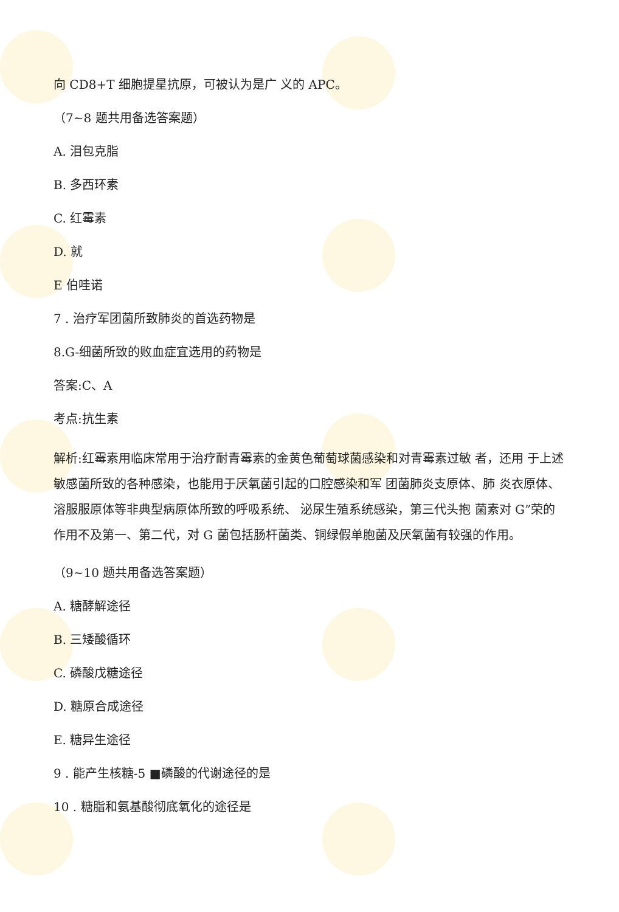向 CD8+T 细胞提星抗原，可被认为是广 义的 APC。
（7~8 题共用备选答案题）
A. 泪包克脂
B. 多西环素
C. 红霉素
D. 就
E 伯哇诺
7 . 治疗军团菌所致肺炎的首选药物是
8.G-细菌所致的败血症宜选用的药物是
答案:C、A
考点:抗生素
解析:红霉素用临床常用于治疗耐青霉素的金黄色葡萄球菌感染和对青霉素过敏 者，还用 于上述敏感菌所致的各种感染，也能用于厌氧菌引起的口腔感染和军 团菌肺炎支原体、肺 炎衣原体、溶服服原体等非典型病原体所致的呼吸系统、 泌尿生殖系统感染，第三代头抱 菌素对 G”荣的作用不及第一、第二代，对 G 菌包括肠杆菌类、铜绿假单胞菌及厌氧菌有较强的作用。
（9~10 题共用备选答案题）
A. 糖酵解途径
B. 三矮酸循环
C. 磷酸戊糖途径
D. 糖原合成途径
E. 糖异生途径
9 . 能产生核糖-5 ■磷酸的代谢途径的是
10 . 糖脂和氨基酸彻底氧化的途径是